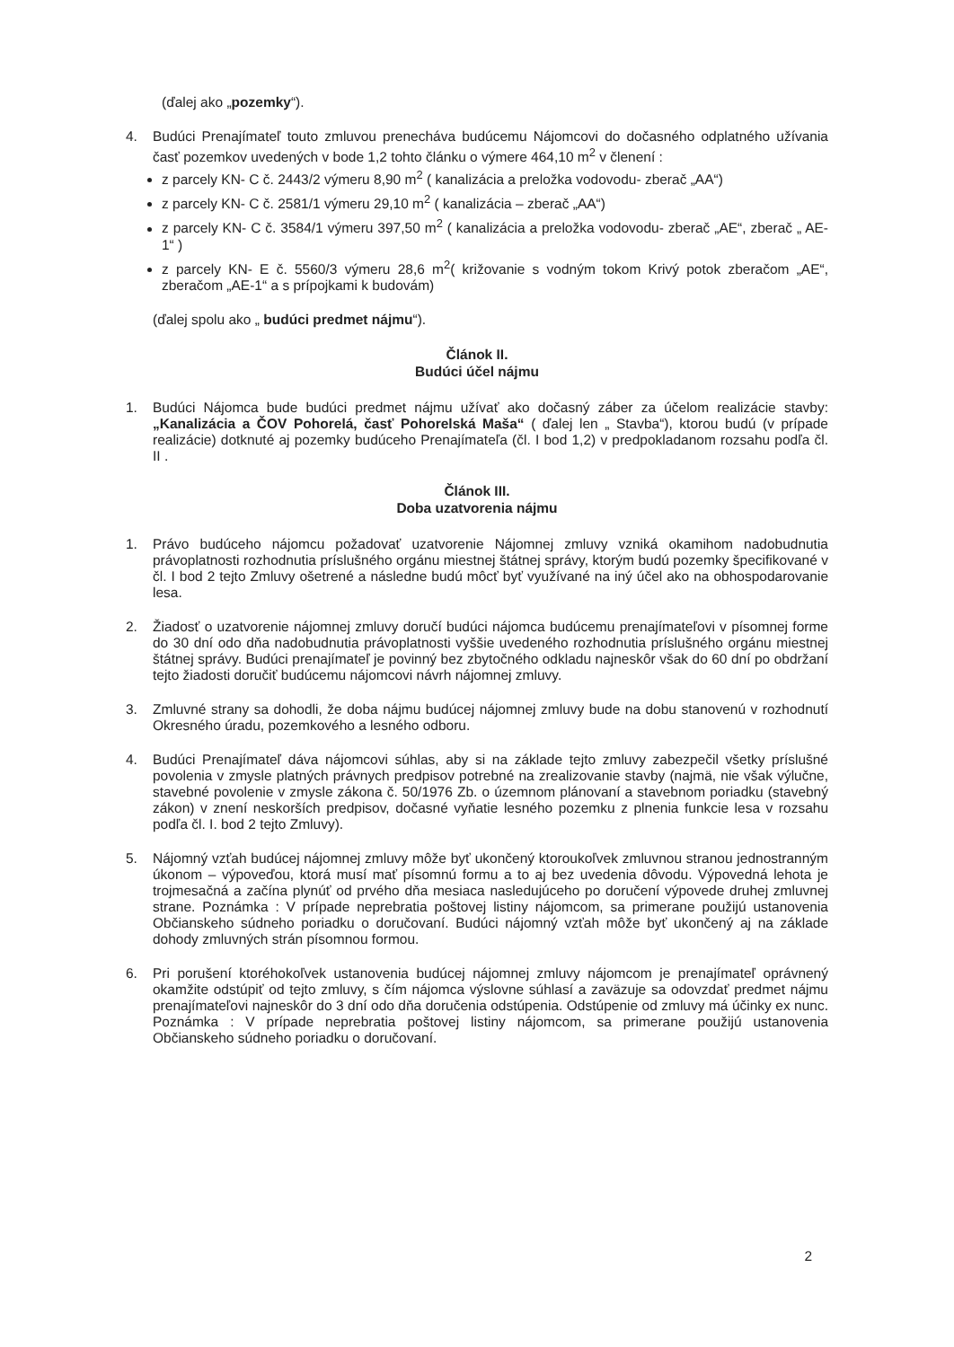(ďalej ako „pozemky“).
4. Budúci Prenajímateľ touto zmluvou prenecháva budúcemu Nájomcovi do dočasného odplatného užívania časť pozemkov uvedených v bode 1,2 tohto článku o výmere 464,10 m<sup>2</sup> v členení :
z parcely KN- C č. 2443/2 výmeru 8,90 m<sup>2</sup> ( kanalizácia a preložka vodovodu- zberač „AA“)
z parcely KN- C č. 2581/1 výmeru 29,10 m<sup>2</sup> ( kanalizácia – zberač „AA“)
z parcely KN- C č. 3584/1 výmeru 397,50 m<sup>2</sup> ( kanalizácia a preložka vodovodu- zberač „AE“, zberač „ AE-1“ )
z parcely KN- E č. 5560/3 výmeru 28,6 m<sup>2</sup>( križovanie s vodným tokom Krivý potok zberačom „AE“, zberačom „AE-1“ a s prípojkami k budovám)
(ďalej spolu ako „ budúci predmet nájmu“).
Článok II.
Budúci účel nájmu
1. Budúci Nájomca bude budúci predmet nájmu užívať ako dočasný záber za účelom realizácie stavby: „Kanalizácia a ČOV Pohorelá, časť Pohorelská Maša“ ( ďalej len „ Stavba“), ktorou budú (v prípade realizácie) dotknuté aj pozemky budúceho Prenajímateľa (čl. I bod 1,2) v predpokladanom rozsahu podľa čl. II .
Článok III.
Doba uzatvorenia nájmu
1. Právo budúceho nájomcu požadovať uzatvorenie Nájomnej zmluvy vzniká okamihom nadobudnutia právoplatnosti rozhodnutia príslušného orgánu miestnej štátnej správy, ktorým budú pozemky špecifikované v čl. I bod 2 tejto Zmluvy ošetrené a následne budú môcť byť využívané na iný účel ako na obhospodarovanie lesa.
2. Žiadosť o uzatvorenie nájomnej zmluvy doručí budúci nájomca budúcemu prenajímateľovi v písomnej forme do 30 dní odo dňa nadobudnutia právoplatnosti vyššie uvedeného rozhodnutia príslušného orgánu miestnej štátnej správy. Budúci prenajímateľ je povinný bez zbytočného odkladu najneskôr však do 60 dní po obdržaní tejto žiadosti doručiť budúcemu nájomcovi návrh nájomnej zmluvy.
3. Zmluvné strany sa dohodli, že doba nájmu budúcej nájomnej zmluvy bude na dobu stanovenú v rozhodnutí Okresného úradu, pozemkového a lesného odboru.
4. Budúci Prenajímateľ dáva nájomcovi súhlas, aby si na základe tejto zmluvy zabezpečil všetky príslušné povolenia v zmysle platných právnych predpisov potrebné na zrealizovanie stavby (najmä, nie však výlučne, stavebné povolenie v zmysle zákona č. 50/1976 Zb. o územnom plánovaní a stavebnom poriadku (stavebný zákon) v znení neskorších predpisov, dočasné vyňatie lesného pozemku z plnenia funkcie lesa v rozsahu podľa čl. I. bod 2 tejto Zmluvy).
5. Nájomný vzťah budúcej nájomnej zmluvy môže byť ukončený ktoroukoľvek zmluvnou stranou jednostranným úkonom – výpoveďou, ktorá musí mať písomnú formu a to aj bez uvedenia dôvodu. Výpovedná lehota je trojmesačná a začína plynúť od prvého dňa mesiaca nasledujúceho po doručení výpovede druhej zmluvnej strane. Poznámka : V prípade neprebratia poštovej listiny nájomcom, sa primerane použijú ustanovenia Občianskeho súdneho poriadku o doručovaní. Budúci nájomný vzťah môže byť ukončený aj na základe dohody zmluvných strán písomnou formou.
6. Pri porušení ktoréhokoľvek ustanovenia budúcej nájomnej zmluvy nájomcom je prenajímateľ oprávnený okamžite odstúpiť od tejto zmluvy, s čím nájomca výslovne súhlasí a zaväzuje sa odovzdať predmet nájmu prenajímateľovi najneskôr do 3 dní odo dňa doručenia odstúpenia. Odstúpenie od zmluvy má účinky ex nunc. Poznámka : V prípade neprebratia poštovej listiny nájomcom, sa primerane použijú ustanovenia Občianskeho súdneho poriadku o doručovaní.
2